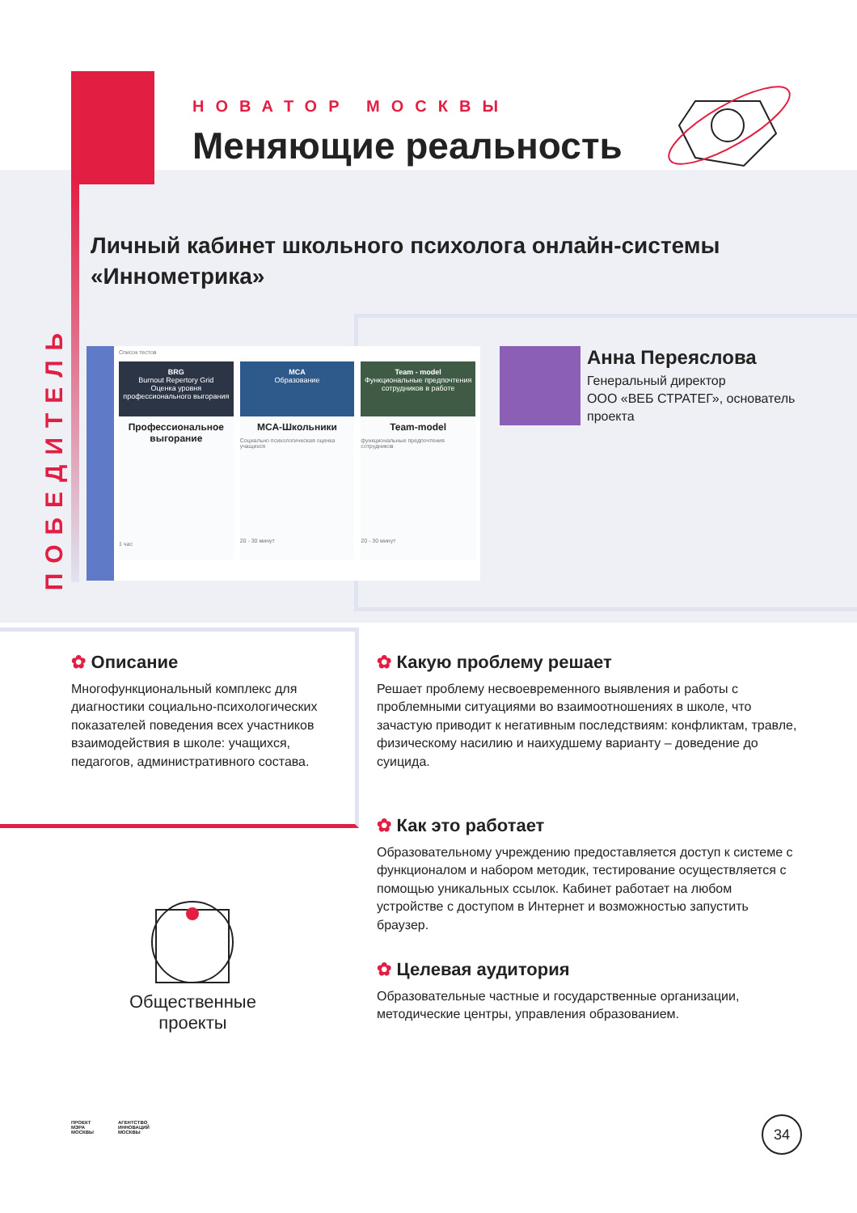НОВАТОР МОСКВЫ
Меняющие реальность
Личный кабинет школьного психолога онлайн-системы
«Иннометрика»
ПОБЕДИТЕЛЬ
Список тестов
BRG
Burnout Repertory Grid
Оценка уровня профессионального выгорания
Профессиональное выгорание
1 час
МСА
Образование
МСА-Школьники
Социально психологическая оценка учащихся
20 - 30 минут
Team - model
Функциональные предпочтения сотрудников в работе
Team-model
функциональные предпочтения сотрудников
20 - 30 минут
Анна Переяслова
Генеральный директор
ООО «ВЕБ СТРАТЕГ», основатель
проекта
✿ Описание
Многофункциональный комплекс для диагностики социально-психологических показателей поведения всех участников взаимодействия в школе: учащихся, педагогов, административного состава.
✿ Какую проблему решает
Решает проблему несвоевременного выявления и работы с проблемными ситуациями во взаимоотношениях в школе, что зачастую приводит к негативным последствиям: конфликтам, травле, физическому насилию и наихудшему варианту – доведение до суицида.
✿ Как это работает
Образовательному учреждению предоставляется доступ к системе с функционалом и набором методик, тестирование осуществляется с помощью уникальных ссылок. Кабинет работает на любом устройстве с доступом в Интернет и возможностью запустить браузер.
✿ Целевая аудитория
Образовательные частные и государственные организации, методические центры, управления образованием.
Общественные
проекты
ПРОЕКТ
МЭРА
МОСКВЫ
АГЕНТСТВО
ИННОВАЦИЙ
МОСКВЫ
34